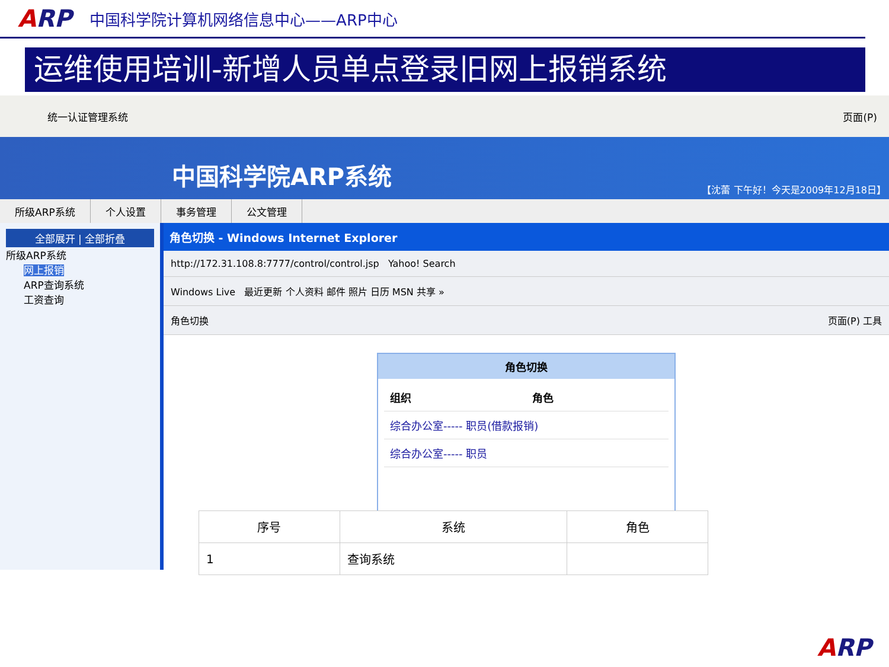ARP
中国科学院计算机网络信息中心——ARP中心
运维使用培训-新增人员单点登录旧网上报销系统
统一认证管理系统 页面(P)
中国科学院ARP系统
【沈蕾 下午好！今天是2009年12月18日】
所级ARP系统 个人设置 事务管理 公文管理
全部展开 | 全部折叠
所级ARP系统
网上报销
ARP查询系统
工资查询
角色切换 - Windows Internet Explorer
http://172.31.108.8:7777/control/control.jsp Yahoo! Search
Windows Live 最近更新 个人资料 邮件 照片 日历 MSN 共享 »
角色切换 页面(P) 工具
角色切换
| 组织 | 角色 |
| --- | --- |
| 综合办公室----- 职员(借款报销) | |
| 综合办公室----- 职员 | |
| 序号 | 系统 | 角色 |
| --- | --- | --- |
| 1 | 查询系统 | |
ARP